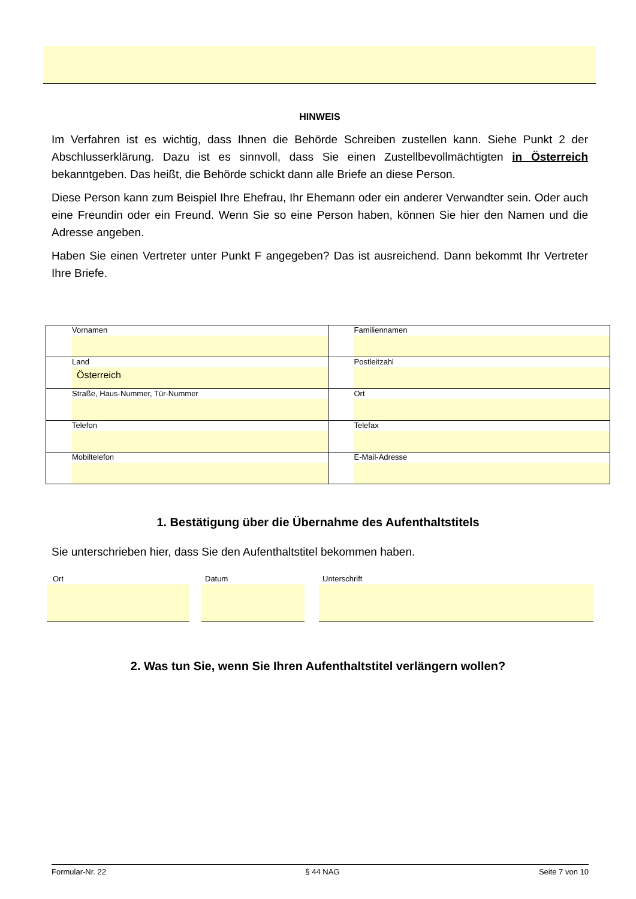HINWEIS
Im Verfahren ist es wichtig, dass Ihnen die Behörde Schreiben zustellen kann. Siehe Punkt 2 der Abschlusserklärung. Dazu ist es sinnvoll, dass Sie einen Zustellbevollmächtigten in Österreich bekanntgeben. Das heißt, die Behörde schickt dann alle Briefe an diese Person.
Diese Person kann zum Beispiel Ihre Ehefrau, Ihr Ehemann oder ein anderer Verwandter sein. Oder auch eine Freundin oder ein Freund. Wenn Sie so eine Person haben, können Sie hier den Namen und die Adresse angeben.
Haben Sie einen Vertreter unter Punkt F angegeben? Das ist ausreichend. Dann bekommt Ihr Vertreter Ihre Briefe.
| Vornamen | Familiennamen |
| Land Österreich | Postleitzahl |
| Straße, Haus-Nummer, Tür-Nummer | Ort |
| Telefon | Telefax |
| Mobiltelefon | E-Mail-Adresse |
1. Bestätigung über die Übernahme des Aufenthaltstitels
Sie unterschrieben hier, dass Sie den Aufenthaltstitel bekommen haben.
Ort Datum Unterschrift
2. Was tun Sie, wenn Sie Ihren Aufenthaltstitel verlängern wollen?
Formular-Nr. 22 § 44 NAG Seite 7 von 10